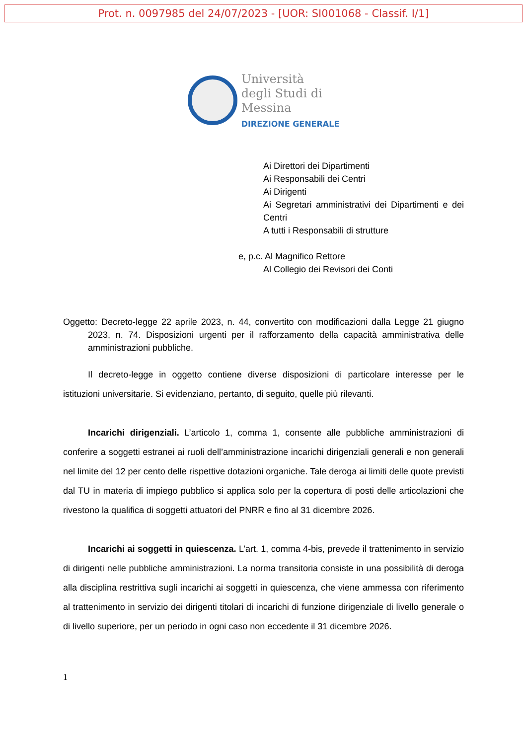Prot. n. 0097985 del 24/07/2023 - [UOR: SI001068 - Classif. I/1]
Università
degli Studi di
Messina
DIREZIONE GENERALE
Ai Direttori dei Dipartimenti
Ai Responsabili dei Centri
Ai Dirigenti
Ai Segretari amministrativi dei Dipartimenti e dei Centri
A tutti i Responsabili di strutture
e, p.c. Al Magnifico Rettore
Al Collegio dei Revisori dei Conti
Oggetto: Decreto-legge 22 aprile 2023, n. 44, convertito con modificazioni dalla Legge 21 giugno 2023, n. 74. Disposizioni urgenti per il rafforzamento della capacità amministrativa delle amministrazioni pubbliche.
Il decreto-legge in oggetto contiene diverse disposizioni di particolare interesse per le istituzioni universitarie. Si evidenziano, pertanto, di seguito, quelle più rilevanti.
Incarichi dirigenziali. L’articolo 1, comma 1, consente alle pubbliche amministrazioni di conferire a soggetti estranei ai ruoli dell’amministrazione incarichi dirigenziali generali e non generali nel limite del 12 per cento delle rispettive dotazioni organiche. Tale deroga ai limiti delle quote previsti dal TU in materia di impiego pubblico si applica solo per la copertura di posti delle articolazioni che rivestono la qualifica di soggetti attuatori del PNRR e fino al 31 dicembre 2026.
Incarichi ai soggetti in quiescenza. L’art. 1, comma 4-bis, prevede il trattenimento in servizio di dirigenti nelle pubbliche amministrazioni. La norma transitoria consiste in una possibilità di deroga alla disciplina restrittiva sugli incarichi ai soggetti in quiescenza, che viene ammessa con riferimento al trattenimento in servizio dei dirigenti titolari di incarichi di funzione dirigenziale di livello generale o di livello superiore, per un periodo in ogni caso non eccedente il 31 dicembre 2026.
1